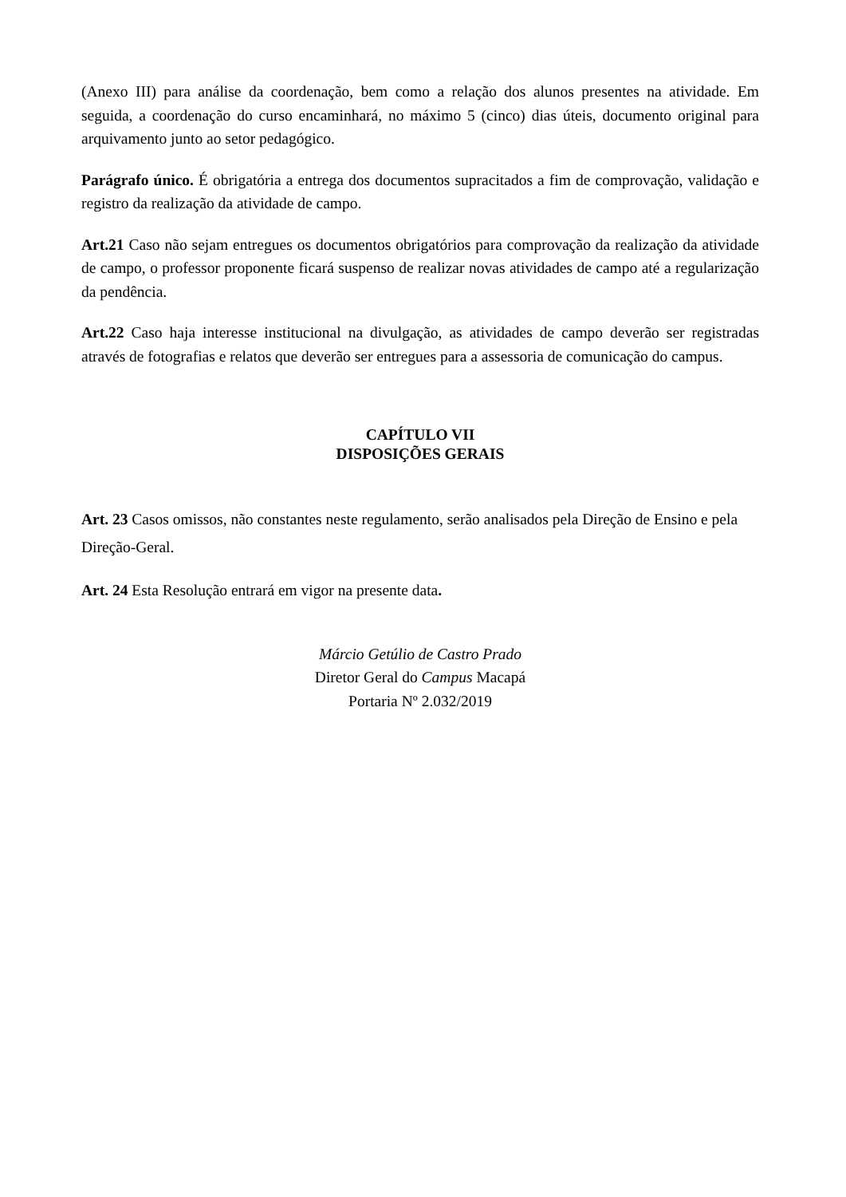(Anexo III) para análise da coordenação, bem como a relação dos alunos presentes na atividade. Em seguida, a coordenação do curso encaminhará, no máximo 5 (cinco) dias úteis, documento original para arquivamento junto ao setor pedagógico.
Parágrafo único. É obrigatória a entrega dos documentos supracitados a fim de comprovação, validação e registro da realização da atividade de campo.
Art.21 Caso não sejam entregues os documentos obrigatórios para comprovação da realização da atividade de campo, o professor proponente ficará suspenso de realizar novas atividades de campo até a regularização da pendência.
Art.22 Caso haja interesse institucional na divulgação, as atividades de campo deverão ser registradas através de fotografias e relatos que deverão ser entregues para a assessoria de comunicação do campus.
CAPÍTULO VII
DISPOSIÇÕES GERAIS
Art. 23 Casos omissos, não constantes neste regulamento, serão analisados pela Direção de Ensino e pela Direção-Geral.
Art. 24 Esta Resolução entrará em vigor na presente data.
Márcio Getúlio de Castro Prado
Diretor Geral do Campus Macapá
Portaria Nº 2.032/2019